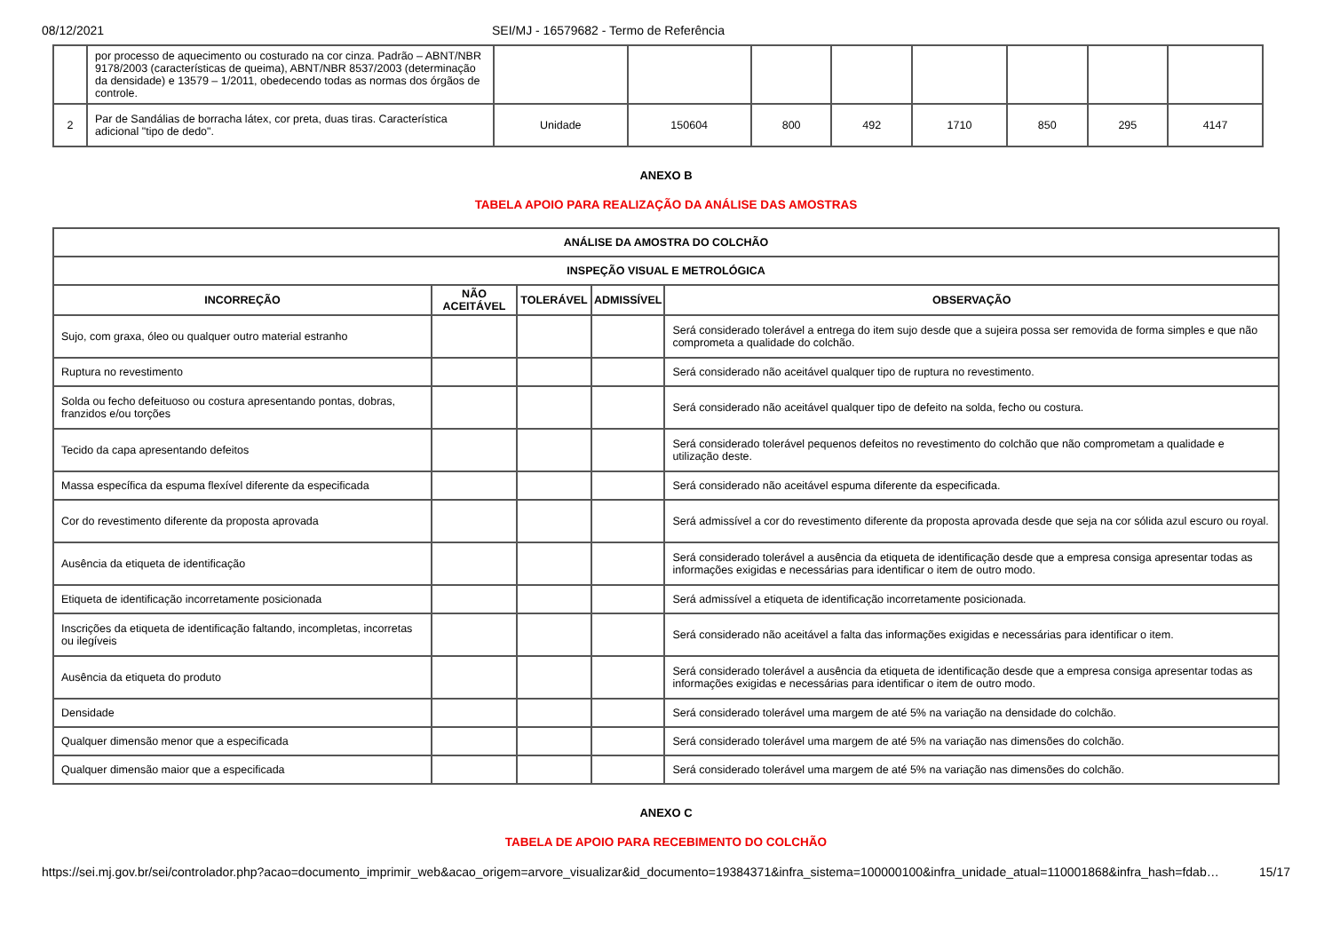08/12/2021 SEI/MJ - 16579682 - Termo de Referência
| | por processo de aquecimento ou costurado na cor cinza. Padrão – ABNT/NBR 9178/2003 (características de queima), ABNT/NBR 8537/2003 (determinação da densidade) e 13579 – 1/2011, obedecendo todas as normas dos órgãos de controle. | | | | | | | | |
| 2 | Par de Sandálias de borracha látex, cor preta, duas tiras. Característica adicional "tipo de dedo". | Unidade | 150604 | 800 | 492 | 1710 | 850 | 295 | 4147 |
ANEXO B
TABELA APOIO PARA REALIZAÇÃO DA ANÁLISE DAS AMOSTRAS
| ANÁLISE DA AMOSTRA DO COLCHÃO | | | | |
| --- | --- | --- | --- | --- |
| INSPEÇÃO VISUAL E METROLÓGICA | | | | |
| INCORREÇÃO | NÃO ACEITÁVEL | TOLERÁVEL | ADMISSÍVEL | OBSERVAÇÃO |
| Sujo, com graxa, óleo ou qualquer outro material estranho | | | | Será considerado tolerável a entrega do item sujo desde que a sujeira possa ser removida de forma simples e que não comprometa a qualidade do colchão. |
| Ruptura no revestimento | | | | Será considerado não aceitável qualquer tipo de ruptura no revestimento. |
| Solda ou fecho defeituoso ou costura apresentando pontas, dobras, franzidos e/ou torções | | | | Será considerado não aceitável qualquer tipo de defeito na solda, fecho ou costura. |
| Tecido da capa apresentando defeitos | | | | Será considerado tolerável pequenos defeitos no revestimento do colchão que não comprometam a qualidade e utilização deste. |
| Massa específica da espuma flexível diferente da especificada | | | | Será considerado não aceitável espuma diferente da especificada. |
| Cor do revestimento diferente da proposta aprovada | | | | Será admissível a cor do revestimento diferente da proposta aprovada desde que seja na cor sólida azul escuro ou royal. |
| Ausência da etiqueta de identificação | | | | Será considerado tolerável a ausência da etiqueta de identificação desde que a empresa consiga apresentar todas as informações exigidas e necessárias para identificar o item de outro modo. |
| Etiqueta de identificação incorretamente posicionada | | | | Será admissível a etiqueta de identificação incorretamente posicionada. |
| Inscrições da etiqueta de identificação faltando, incompletas, incorretas ou ilegíveis | | | | Será considerado não aceitável a falta das informações exigidas e necessárias para identificar o item. |
| Ausência da etiqueta do produto | | | | Será considerado tolerável a ausência da etiqueta de identificação desde que a empresa consiga apresentar todas as informações exigidas e necessárias para identificar o item de outro modo. |
| Densidade | | | | Será considerado tolerável uma margem de até 5% na variação na densidade do colchão. |
| Qualquer dimensão menor que a especificada | | | | Será considerado tolerável uma margem de até 5% na variação nas dimensões do colchão. |
| Qualquer dimensão maior que a especificada | | | | Será considerado tolerável uma margem de até 5% na variação nas dimensões do colchão. |
ANEXO C
TABELA DE APOIO PARA RECEBIMENTO DO COLCHÃO
https://sei.mj.gov.br/sei/controlador.php?acao=documento_imprimir_web&acao_origem=arvore_visualizar&id_documento=19384371&infra_sistema=100000100&infra_unidade_atual=110001868&infra_hash=fdab… 15/17